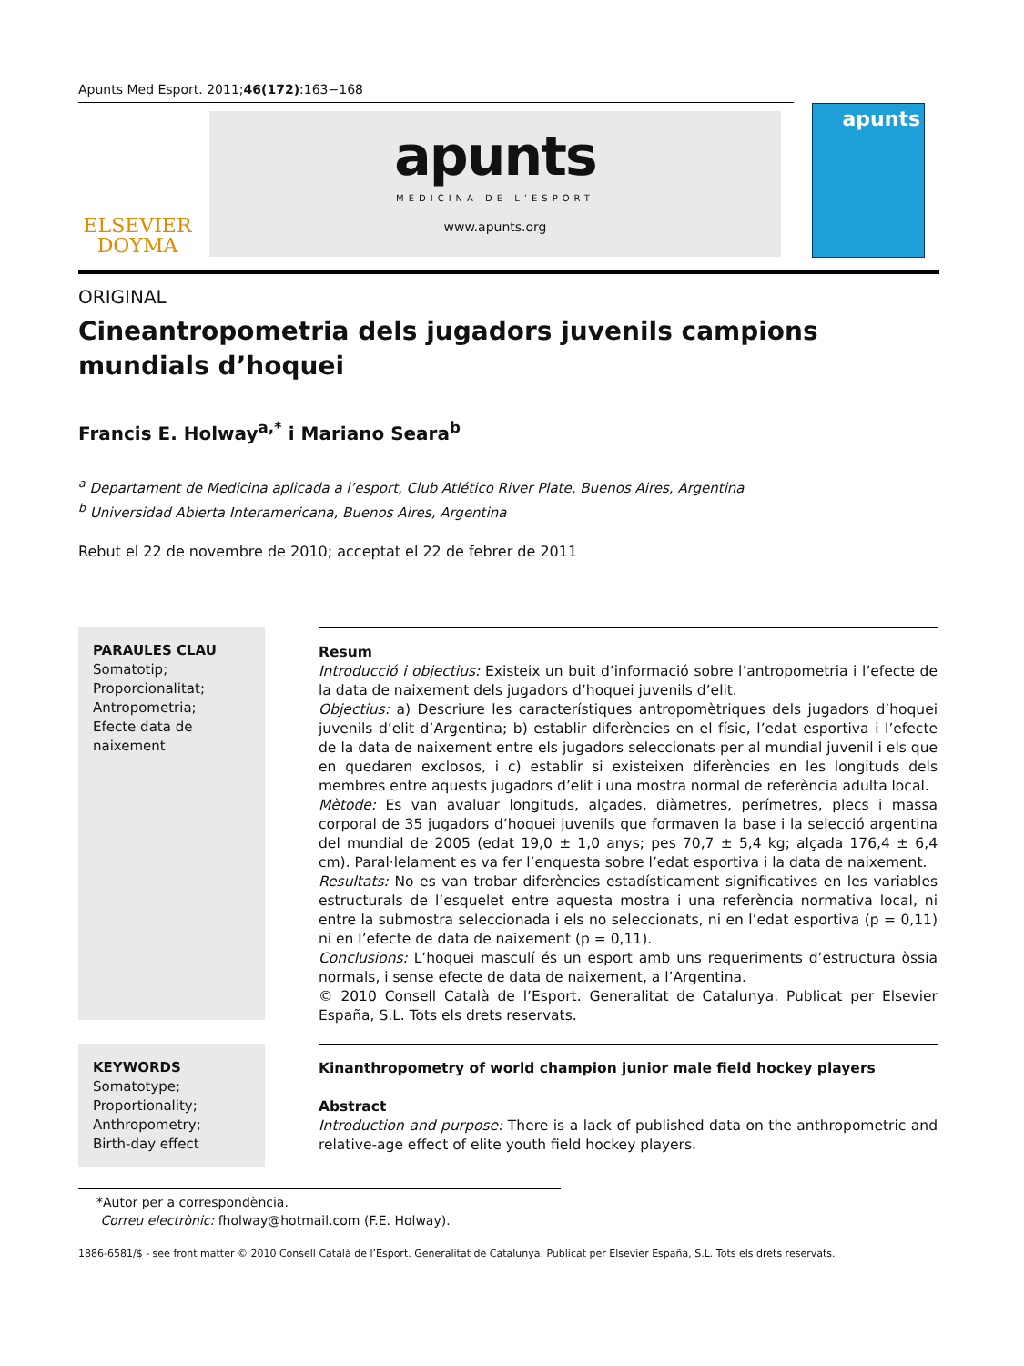Apunts Med Esport. 2011;46(172):163−168
ELSEVIER
DOYMA
apunts
MEDICINA DE L’ESPORT
www.apunts.org
apunts
ORIGINAL
Cineantropometria dels jugadors juvenils campions mundials d’hoquei
Francis E. Holway<sup>a,*</sup> i Mariano Seara<sup>b</sup>
<sup>a</sup> Departament de Medicina aplicada a l’esport, Club Atlético River Plate, Buenos Aires, Argentina
<sup>b</sup> Universidad Abierta Interamericana, Buenos Aires, Argentina
Rebut el 22 de novembre de 2010; acceptat el 22 de febrer de 2011
PARAULES CLAU
Somatotip;
Proporcionalitat;
Antropometria;
Efecte data de naixement
Resum
Introducció i objectius: Existeix un buit d’informació sobre l’antropometria i l’efecte de la data de naixement dels jugadors d’hoquei juvenils d’elit.
Objectius: a) Descriure les característiques antropomètriques dels jugadors d’hoquei juvenils d’elit d’Argentina; b) establir diferències en el físic, l’edat esportiva i l’efecte de la data de naixement entre els jugadors seleccionats per al mundial juvenil i els que en quedaren exclosos, i c) establir si existeixen diferències en les longituds dels membres entre aquests jugadors d’elit i una mostra normal de referència adulta local.
Mètode: Es van avaluar longituds, alçades, diàmetres, perímetres, plecs i massa corporal de 35 jugadors d’hoquei juvenils que formaven la base i la selecció argentina del mundial de 2005 (edat 19,0 ± 1,0 anys; pes 70,7 ± 5,4 kg; alçada 176,4 ± 6,4 cm). Paral·lelament es va fer l’enquesta sobre l’edat esportiva i la data de naixement.
Resultats: No es van trobar diferències estadísticament significatives en les variables estructurals de l’esquelet entre aquesta mostra i una referència normativa local, ni entre la submostra seleccionada i els no seleccionats, ni en l’edat esportiva (p = 0,11) ni en l’efecte de data de naixement (p = 0,11).
Conclusions: L’hoquei masculí és un esport amb uns requeriments d’estructura òssia normals, i sense efecte de data de naixement, a l’Argentina.
© 2010 Consell Català de l’Esport. Generalitat de Catalunya. Publicat per Elsevier España, S.L. Tots els drets reservats.
KEYWORDS
Somatotype;
Proportionality;
Anthropometry;
Birth-day effect
Kinanthropometry of world champion junior male field hockey players
Abstract
Introduction and purpose: There is a lack of published data on the anthropometric and relative-age effect of elite youth field hockey players.
*Autor per a correspondència.
Correu electrònic: fholway@hotmail.com (F.E. Holway).
1886-6581/$ - see front matter © 2010 Consell Català de l’Esport. Generalitat de Catalunya. Publicat per Elsevier España, S.L. Tots els drets reservats.